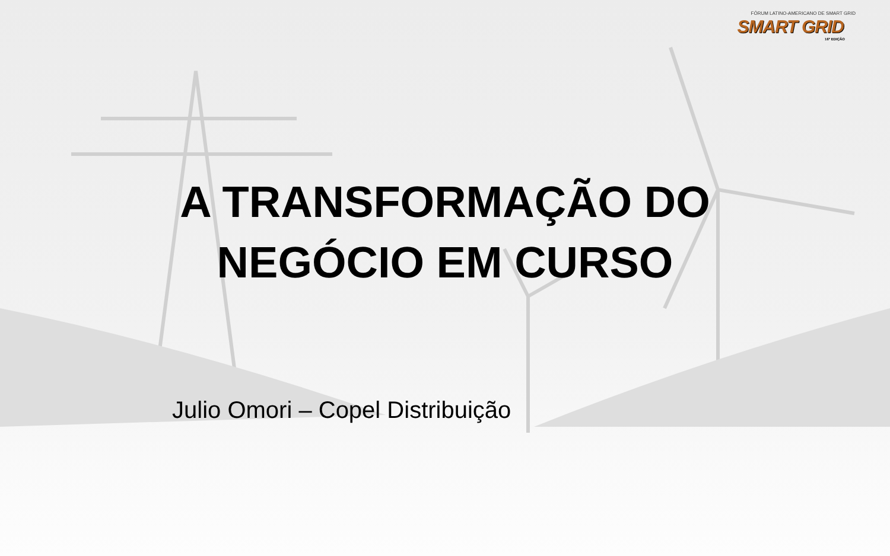FÓRUM LATINO-AMERICANO DE SMART GRID
SMART GRID
16ª EDIÇÃO
A TRANSFORMAÇÃO DO NEGÓCIO EM CURSO
Julio Omori – Copel Distribuição